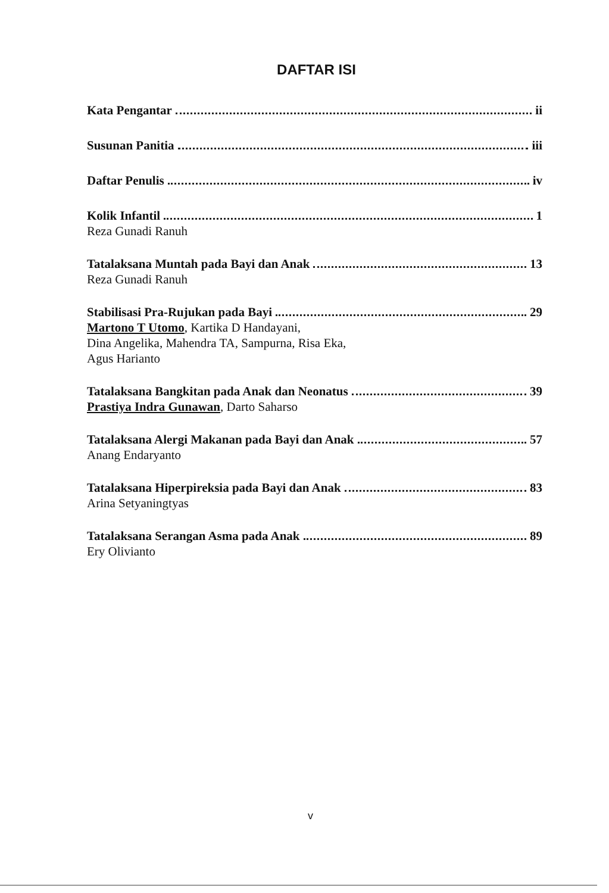DAFTAR ISI
Kata Pengantar ii
Susunan Panitia iii
Daftar Penulis iv
Kolik Infantil 1
Reza Gunadi Ranuh
Tatalaksana Muntah pada Bayi dan Anak 13
Reza Gunadi Ranuh
Stabilisasi Pra-Rujukan pada Bayi 29
Martono T Utomo, Kartika D Handayani,
Dina Angelika, Mahendra TA, Sampurna, Risa Eka,
Agus Harianto
Tatalaksana Bangkitan pada Anak dan Neonatus 39
Prastiya Indra Gunawan, Darto Saharso
Tatalaksana Alergi Makanan pada Bayi dan Anak 57
Anang Endaryanto
Tatalaksana Hiperpireksia pada Bayi dan Anak 83
Arina Setyaningtyas
Tatalaksana Serangan Asma pada Anak 89
Ery Olivianto
v